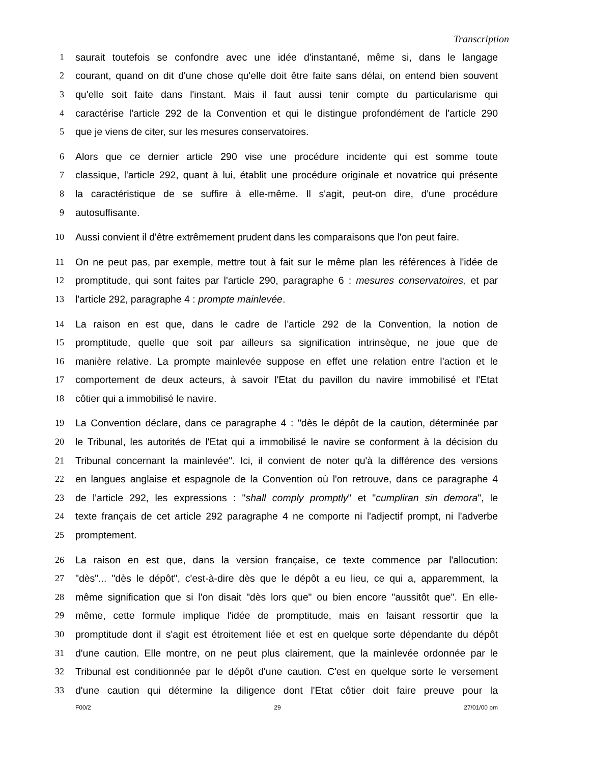Transcription
1 saurait toutefois se confondre avec une idée d'instantané, même si, dans le langage
2 courant, quand on dit d'une chose qu'elle doit être faite sans délai, on entend bien souvent
3 qu'elle soit faite dans l'instant. Mais il faut aussi tenir compte du particularisme qui
4 caractérise l'article 292 de la Convention et qui le distingue profondément de l'article 290
5 que je viens de citer, sur les mesures conservatoires.
6 Alors que ce dernier article 290 vise une procédure incidente qui est somme toute
7 classique, l'article 292, quant à lui, établit une procédure originale et novatrice qui présente
8 la caractéristique de se suffire à elle-même. Il s'agit, peut-on dire, d'une procédure
9 autosuffisante.
10 Aussi convient il d'être extrêmement prudent dans les comparaisons que l'on peut faire.
11 On ne peut pas, par exemple, mettre tout à fait sur le même plan les références à l'idée de
12 promptitude, qui sont faites par l'article 290, paragraphe 6 : mesures conservatoires, et par
13 l'article 292, paragraphe 4 : prompte mainlevée.
14 La raison en est que, dans le cadre de l'article 292 de la Convention, la notion de
15 promptitude, quelle que soit par ailleurs sa signification intrinsèque, ne joue que de
16 manière relative. La prompte mainlevée suppose en effet une relation entre l'action et le
17 comportement de deux acteurs, à savoir l'Etat du pavillon du navire immobilisé et l'Etat
18 côtier qui a immobilisé le navire.
19 La Convention déclare, dans ce paragraphe 4 : "dès le dépôt de la caution, déterminée par
20 le Tribunal, les autorités de l'Etat qui a immobilisé le navire se conforment à la décision du
21 Tribunal concernant la mainlevée". Ici, il convient de noter qu'à la différence des versions
22 en langues anglaise et espagnole de la Convention où l'on retrouve, dans ce paragraphe 4
23 de l'article 292, les expressions : "shall comply promptly" et "cumpliran sin demora", le
24 texte français de cet article 292 paragraphe 4 ne comporte ni l'adjectif prompt, ni l'adverbe
25 promptement.
26 La raison en est que, dans la version française, ce texte commence par l'allocution:
27 "dès"... "dès le dépôt", c'est-à-dire dès que le dépôt a eu lieu, ce qui a, apparemment, la
28 même signification que si l'on disait "dès lors que" ou bien encore "aussitôt que". En elle-
29 même, cette formule implique l'idée de promptitude, mais en faisant ressortir que la
30 promptitude dont il s'agit est étroitement liée et est en quelque sorte dépendante du dépôt
31 d'une caution. Elle montre, on ne peut plus clairement, que la mainlevée ordonnée par le
32 Tribunal est conditionnée par le dépôt d'une caution. C'est en quelque sorte le versement
33 d'une caution qui détermine la diligence dont l'Etat côtier doit faire preuve pour la
F00/2 29 27/01/00 pm